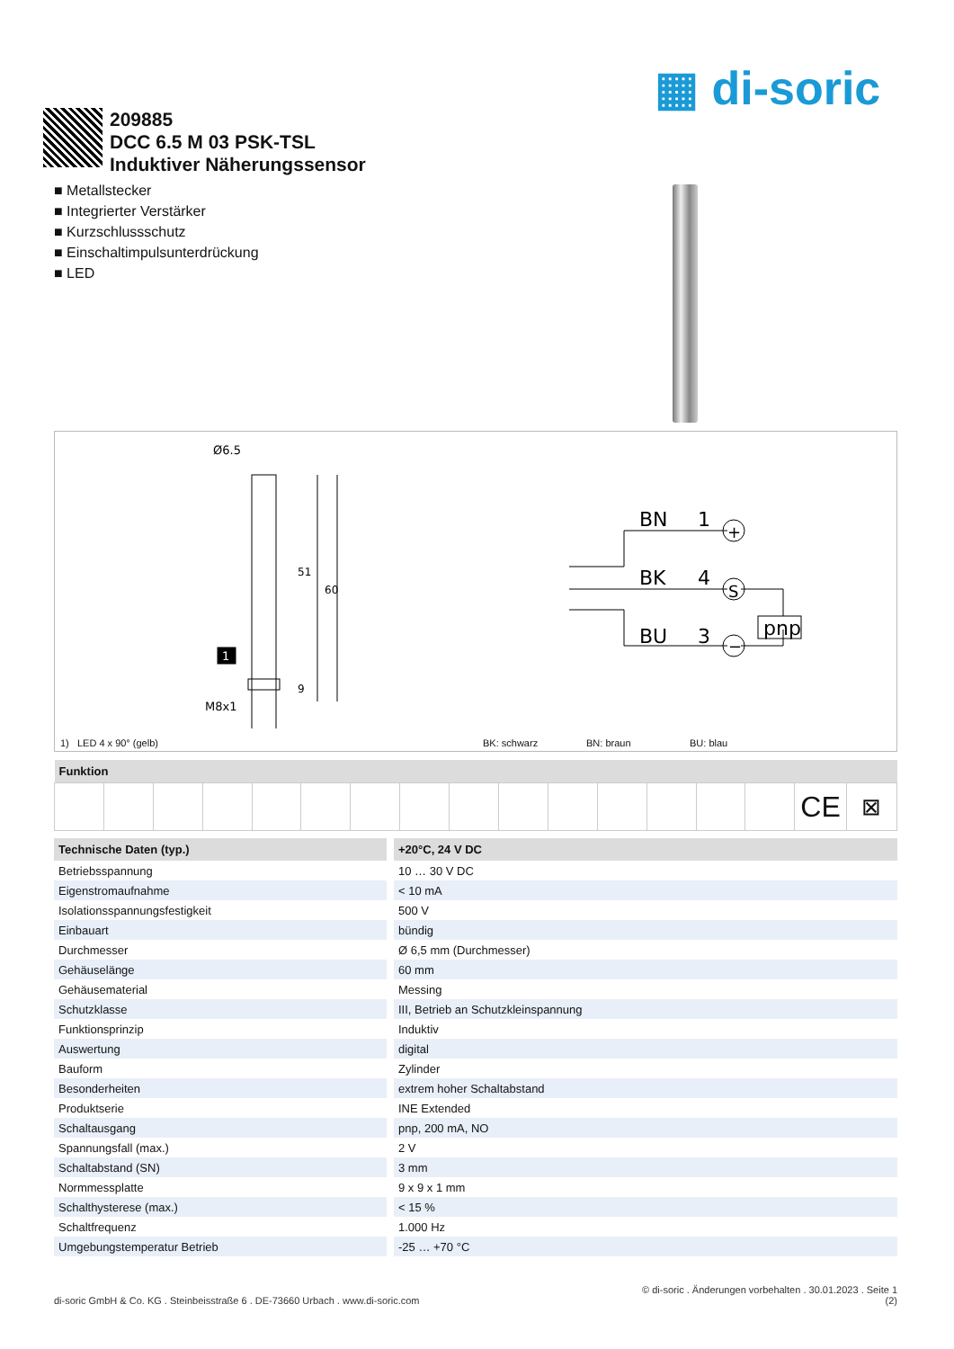▦ di-soric
209885
DCC 6.5 M 03 PSK-TSL
Induktiver Näherungssensor
■ Metallstecker
■ Integrierter Verstärker
■ Kurzschlussschutz
■ Einschaltimpulsunterdrückung
■ LED
Ø6.5
M8x1
51
60
9
1
BN
1
BK
4
BU
3
pnp
+
S
−
1) LED 4 x 90° (gelb) BK: schwarz BN: braun BU: blau
| Funktion | | | | | | | | | | | | | | | | |
| --- | --- | --- | --- | --- | --- | --- | --- | --- | --- | --- | --- | --- | --- | --- | --- | --- |
| | | | | | | | | | | | | | | | CE | ⊠ |
| Technische Daten (typ.) | +20°C, 24 V DC |
| --- | --- |
| Betriebsspannung | 10 … 30 V DC |
| Eigenstromaufnahme | < 10 mA |
| Isolationsspannungsfestigkeit | 500 V |
| Einbauart | bündig |
| Durchmesser | Ø 6,5 mm (Durchmesser) |
| Gehäuselänge | 60 mm |
| Gehäusematerial | Messing |
| Schutzklasse | III, Betrieb an Schutzkleinspannung |
| Funktionsprinzip | Induktiv |
| Auswertung | digital |
| Bauform | Zylinder |
| Besonderheiten | extrem hoher Schaltabstand |
| Produktserie | INE Extended |
| Schaltausgang | pnp, 200 mA, NO |
| Spannungsfall (max.) | 2 V |
| Schaltabstand (SN) | 3 mm |
| Normmessplatte | 9 x 9 x 1 mm |
| Schalthysterese (max.) | < 15 % |
| Schaltfrequenz | 1.000 Hz |
| Umgebungstemperatur Betrieb | -25 … +70 °C |
© di-soric . Änderungen vorbehalten . 30.01.2023 . Seite 1
di-soric GmbH & Co. KG . Steinbeisstraße 6 . DE-73660 Urbach . www.di-soric.com (2)